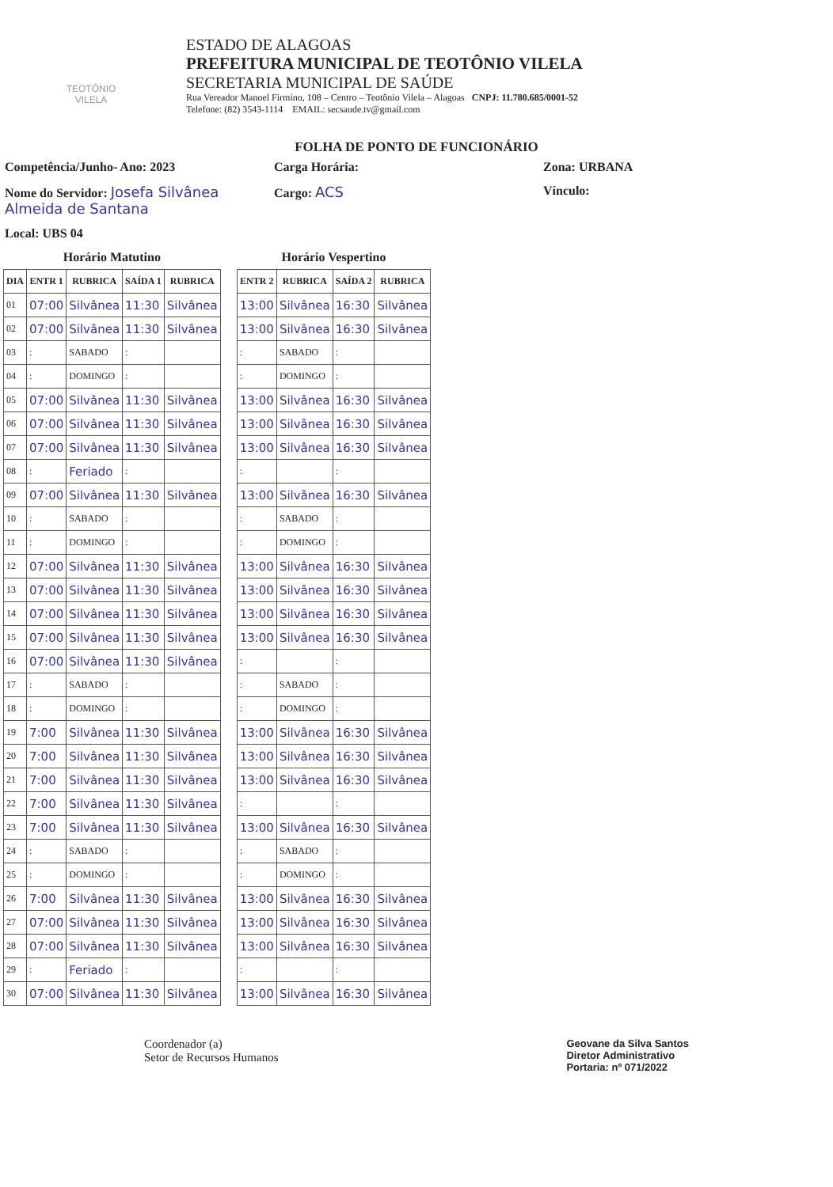TEOTÔNIO VILELA
ESTADO DE ALAGOAS
PREFEITURA MUNICIPAL DE TEOTÔNIO VILELA
SECRETARIA MUNICIPAL DE SAÚDE
Rua Vereador Manoel Firmino, 108 – Centro – Teotônio Vilela – Alagoas CNPJ: 11.780.685/0001-52
Telefone: (82) 3543-1114 EMAIL: secsaude.tv@gmail.com
FOLHA DE PONTO DE FUNCIONÁRIO
Competência/Junho- Ano: 2023
Carga Horária:
Zona: URBANA
Nome do Servidor: Josefa Silvânea Almeida de Santana
Cargo: ACS
Vínculo:
Local: UBS 04
Horário Matutino
| DIA | ENTR 1 | RUBRICA | SAÍDA 1 | RUBRICA |
| --- | --- | --- | --- | --- |
| 01 | 07:00 | Silvânea | 11:30 | Silvânea |
| 02 | 07:00 | Silvânea | 11:30 | Silvânea |
| 03 | : | SABADO | : | |
| 04 | : | DOMINGO | : | |
| 05 | 07:00 | Silvânea | 11:30 | Silvânea |
| 06 | 07:00 | Silvânea | 11:30 | Silvânea |
| 07 | 07:00 | Silvânea | 11:30 | Silvânea |
| 08 | : | Feriado | : | |
| 09 | 07:00 | Silvânea | 11:30 | Silvânea |
| 10 | : | SABADO | : | |
| 11 | : | DOMINGO | : | |
| 12 | 07:00 | Silvânea | 11:30 | Silvânea |
| 13 | 07:00 | Silvânea | 11:30 | Silvânea |
| 14 | 07:00 | Silvânea | 11:30 | Silvânea |
| 15 | 07:00 | Silvânea | 11:30 | Silvânea |
| 16 | 07:00 | Silvânea | 11:30 | Silvânea |
| 17 | : | SABADO | : | |
| 18 | : | DOMINGO | : | |
| 19 | 7:00 | Silvânea | 11:30 | Silvânea |
| 20 | 7:00 | Silvânea | 11:30 | Silvânea |
| 21 | 7:00 | Silvânea | 11:30 | Silvânea |
| 22 | 7:00 | Silvânea | 11:30 | Silvânea |
| 23 | 7:00 | Silvânea | 11:30 | Silvânea |
| 24 | : | SABADO | : | |
| 25 | : | DOMINGO | : | |
| 26 | 7:00 | Silvânea | 11:30 | Silvânea |
| 27 | 07:00 | Silvânea | 11:30 | Silvânea |
| 28 | 07:00 | Silvânea | 11:30 | Silvânea |
| 29 | : | Feriado | : | |
| 30 | 07:00 | Silvânea | 11:30 | Silvânea |
Horário Vespertino
| ENTR 2 | RUBRICA | SAÍDA 2 | RUBRICA |
| --- | --- | --- | --- |
| 13:00 | Silvânea | 16:30 | Silvânea |
| 13:00 | Silvânea | 16:30 | Silvânea |
| : | SABADO | : | |
| : | DOMINGO | : | |
| 13:00 | Silvânea | 16:30 | Silvânea |
| 13:00 | Silvânea | 16:30 | Silvânea |
| 13:00 | Silvânea | 16:30 | Silvânea |
| : | | : | |
| 13:00 | Silvânea | 16:30 | Silvânea |
| : | SABADO | : | |
| : | DOMINGO | : | |
| 13:00 | Silvânea | 16:30 | Silvânea |
| 13:00 | Silvânea | 16:30 | Silvânea |
| 13:00 | Silvânea | 16:30 | Silvânea |
| 13:00 | Silvânea | 16:30 | Silvânea |
| : | | : | |
| : | SABADO | : | |
| : | DOMINGO | : | |
| 13:00 | Silvânea | 16:30 | Silvânea |
| 13:00 | Silvânea | 16:30 | Silvânea |
| 13:00 | Silvânea | 16:30 | Silvânea |
| : | | : | |
| 13:00 | Silvânea | 16:30 | Silvânea |
| : | SABADO | : | |
| : | DOMINGO | : | |
| 13:00 | Silvânea | 16:30 | Silvânea |
| 13:00 | Silvânea | 16:30 | Silvânea |
| 13:00 | Silvânea | 16:30 | Silvânea |
| : | | : | |
| 13:00 | Silvânea | 16:30 | Silvânea |
Coordenador (a)
Setor de Recursos Humanos
Geovane da Silva Santos
Diretor Administrativo
Portaria: nº 071/2022